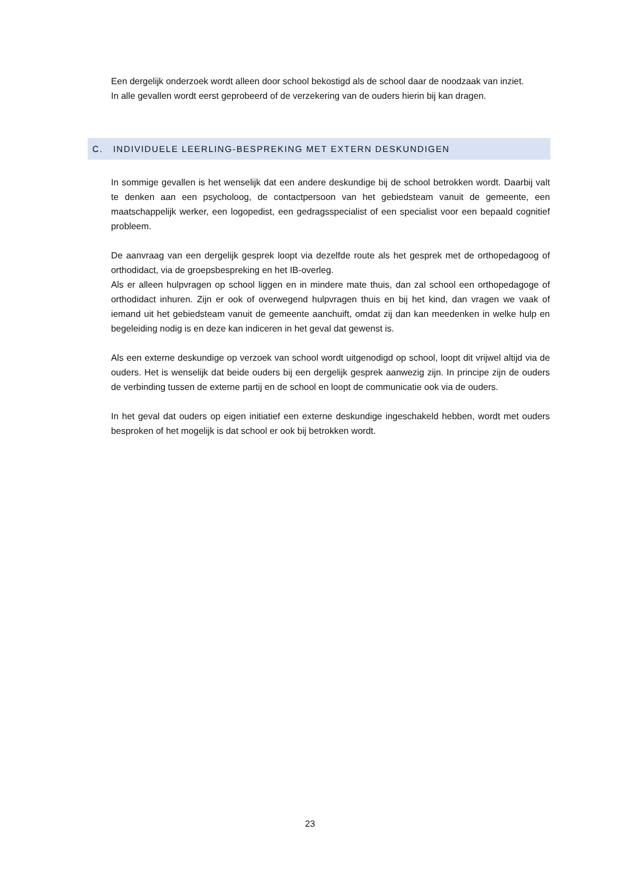Een dergelijk onderzoek wordt alleen door school bekostigd als de school daar de noodzaak van inziet.
In alle gevallen wordt eerst geprobeerd of de verzekering van de ouders hierin bij kan dragen.
C. INDIVIDUELE LEERLING-BESPREKING MET EXTERN DESKUNDIGEN
In sommige gevallen is het wenselijk dat een andere deskundige bij de school betrokken wordt. Daarbij valt te denken aan een psycholoog, de contactpersoon van het gebiedsteam vanuit de gemeente, een maatschappelijk werker, een logopedist, een gedragsspecialist of een specialist voor een bepaald cognitief probleem.
De aanvraag van een dergelijk gesprek loopt via dezelfde route als het gesprek met de orthopedagoog of orthodidact, via de groepsbespreking en het IB-overleg.
Als er alleen hulpvragen op school liggen en in mindere mate thuis, dan zal school een orthopedagoge of orthodidact inhuren. Zijn er ook of overwegend hulpvragen thuis en bij het kind, dan vragen we vaak of iemand uit het gebiedsteam vanuit de gemeente aanchuift, omdat zij dan kan meedenken in welke hulp en begeleiding nodig is en deze kan indiceren in het geval dat gewenst is.
Als een externe deskundige op verzoek van school wordt uitgenodigd op school, loopt dit vrijwel altijd via de ouders. Het is wenselijk dat beide ouders bij een dergelijk gesprek aanwezig zijn. In principe zijn de ouders de verbinding tussen de externe partij en de school en loopt de communicatie ook via de ouders.
In het geval dat ouders op eigen initiatief een externe deskundige ingeschakeld hebben, wordt met ouders besproken of het mogelijk is dat school er ook bij betrokken wordt.
23